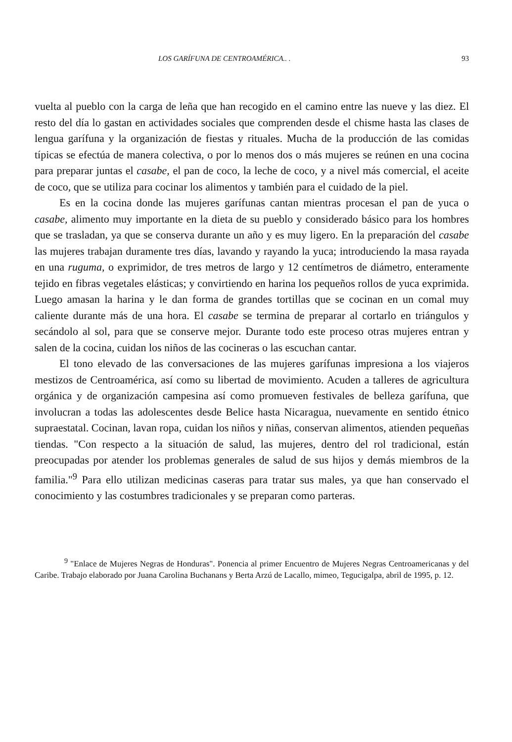LOS GARÍFUNA DE CENTROAMÉRICA.. . 93
vuelta al pueblo con la carga de leña que han recogido en el camino entre las nueve y las diez. El resto del día lo gastan en actividades sociales que comprenden desde el chisme hasta las clases de lengua garífuna y la organización de fiestas y rituales. Mucha de la producción de las comidas típicas se efectúa de manera colectiva, o por lo menos dos o más mujeres se reúnen en una cocina para preparar juntas el casabe, el pan de coco, la leche de coco, y a nivel más comercial, el aceite de coco, que se utiliza para cocinar los alimentos y también para el cuidado de la piel.
Es en la cocina donde las mujeres garífunas cantan mientras procesan el pan de yuca o casabe, alimento muy importante en la dieta de su pueblo y considerado básico para los hombres que se trasladan, ya que se conserva durante un año y es muy ligero. En la preparación del casabe las mujeres trabajan duramente tres días, lavando y rayando la yuca; introduciendo la masa rayada en una ruguma, o exprimidor, de tres metros de largo y 12 centímetros de diámetro, enteramente tejido en fibras vegetales elásticas; y convirtiendo en harina los pequeños rollos de yuca exprimida. Luego amasan la harina y le dan forma de grandes tortillas que se cocinan en un comal muy caliente durante más de una hora. El casabe se termina de preparar al cortarlo en triángulos y secándolo al sol, para que se conserve mejor. Durante todo este proceso otras mujeres entran y salen de la cocina, cuidan los niños de las cocineras o las escuchan cantar.
El tono elevado de las conversaciones de las mujeres garífunas impresiona a los viajeros mestizos de Centroamérica, así como su libertad de movimiento. Acuden a talleres de agricultura orgánica y de organización campesina así como promueven festivales de belleza garífuna, que involucran a todas las adolescentes desde Belice hasta Nicaragua, nuevamente en sentido étnico supraestatal. Cocinan, lavan ropa, cuidan los niños y niñas, conservan alimentos, atienden pequeñas tiendas. "Con respecto a la situación de salud, las mujeres, dentro del rol tradicional, están preocupadas por atender los problemas generales de salud de sus hijos y demás miembros de la familia."<sup>9</sup> Para ello utilizan medicinas caseras para tratar sus males, ya que han conservado el conocimiento y las costumbres tradicionales y se preparan como parteras.
<sup>9</sup> "Enlace de Mujeres Negras de Honduras". Ponencia al primer Encuentro de Mujeres Negras Centroamericanas y del Caribe. Trabajo elaborado por Juana Carolina Buchanans y Berta Arzú de Lacallo, mimeo, Tegucigalpa, abril de 1995, p. 12.